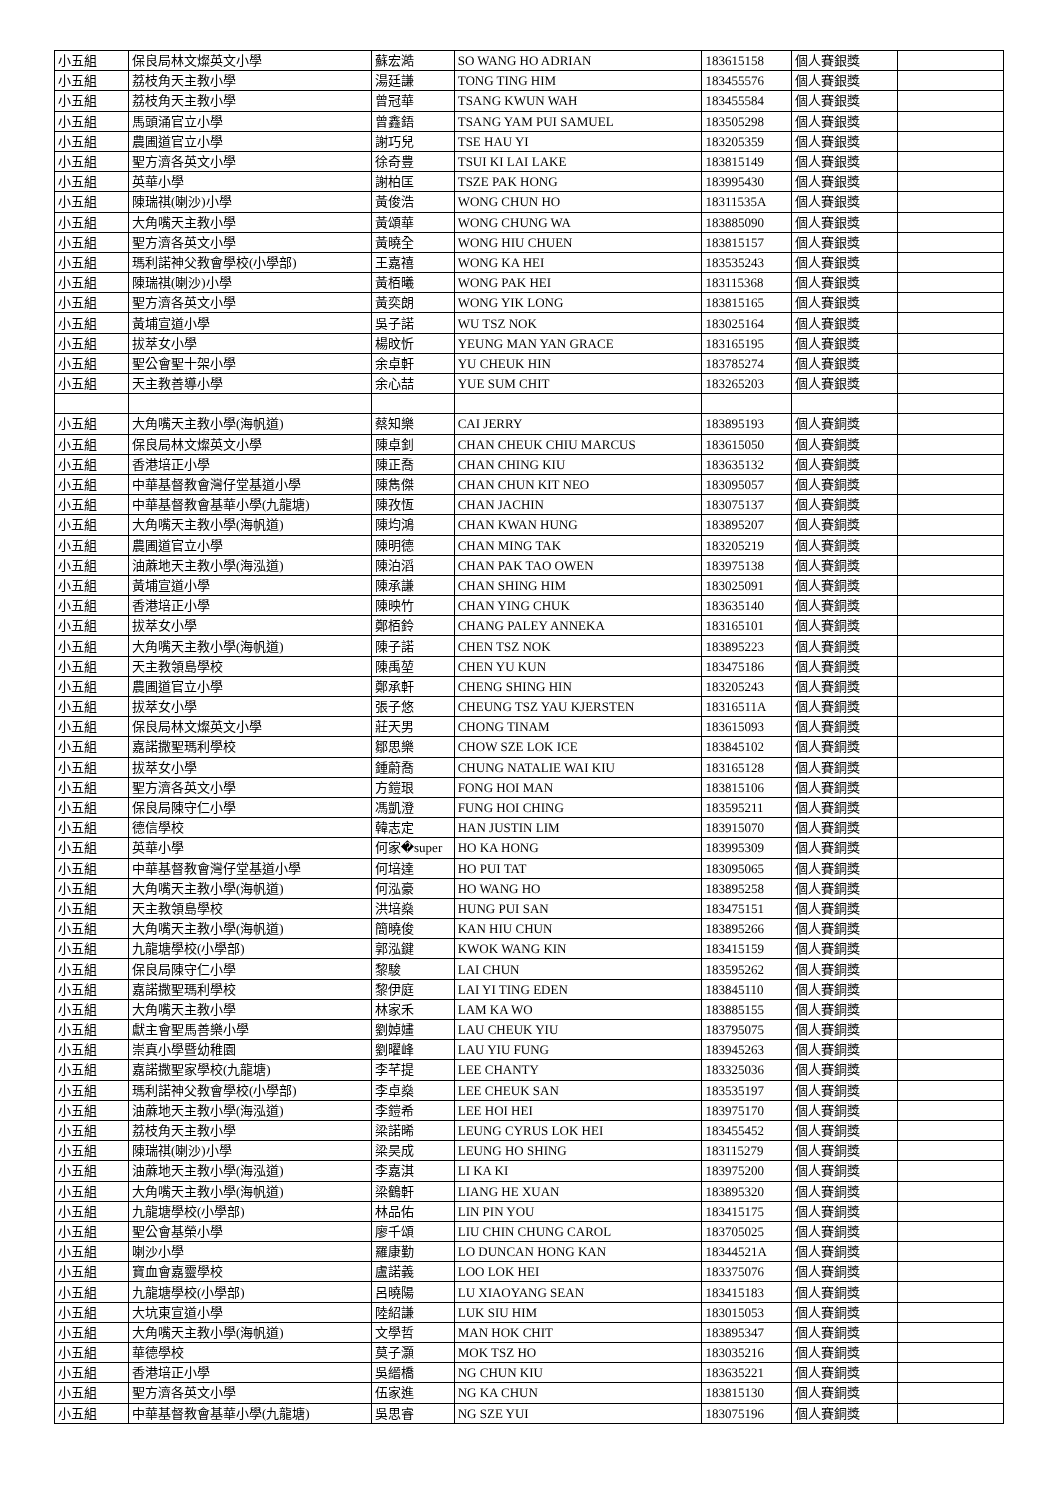| 小五組 | 保良局林文燦英文小學 | 蘇宏澔 | SO WANG HO ADRIAN | 183615158 | 個人賽銀獎 | |
| 小五組 | 荔枝角天主教小學 | 湯廷謙 | TONG TING HIM | 183455576 | 個人賽銀獎 | |
| 小五組 | 荔枝角天主教小學 | 曾冠華 | TSANG KWUN WAH | 183455584 | 個人賽銀獎 | |
| 小五組 | 馬頭涌官立小學 | 曾鑫鋙 | TSANG YAM PUI SAMUEL | 183505298 | 個人賽銀獎 | |
| 小五組 | 農圃道官立小學 | 謝巧兒 | TSE HAU YI | 183205359 | 個人賽銀獎 | |
| 小五組 | 聖方濟各英文小學 | 徐奇豊 | TSUI KI LAI LAKE | 183815149 | 個人賽銀獎 | |
| 小五組 | 英華小學 | 謝柏匡 | TSZE PAK HONG | 183995430 | 個人賽銀獎 | |
| 小五組 | 陳瑞祺(喇沙)小學 | 黃俊浩 | WONG CHUN HO | 18311535A | 個人賽銀獎 | |
| 小五組 | 大角嘴天主教小學 | 黃頌華 | WONG CHUNG WA | 183885090 | 個人賽銀獎 | |
| 小五組 | 聖方濟各英文小學 | 黃曉全 | WONG HIU CHUEN | 183815157 | 個人賽銀獎 | |
| 小五組 | 瑪利諾神父教會學校(小學部) | 王嘉禧 | WONG KA HEI | 183535243 | 個人賽銀獎 | |
| 小五組 | 陳瑞祺(喇沙)小學 | 黃栢曦 | WONG PAK HEI | 183115368 | 個人賽銀獎 | |
| 小五組 | 聖方濟各英文小學 | 黃奕朗 | WONG YIK LONG | 183815165 | 個人賽銀獎 | |
| 小五組 | 黃埔宣道小學 | 吳子諾 | WU TSZ NOK | 183025164 | 個人賽銀獎 | |
| 小五組 | 拔萃女小學 | 楊旼忻 | YEUNG MAN YAN GRACE | 183165195 | 個人賽銀獎 | |
| 小五組 | 聖公會聖十架小學 | 余卓軒 | YU CHEUK HIN | 183785274 | 個人賽銀獎 | |
| 小五組 | 天主教善導小學 | 余心喆 | YUE SUM CHIT | 183265203 | 個人賽銀獎 | |
| 小五組 | 大角嘴天主教小學(海帆道) | 蔡知樂 | CAI JERRY | 183895193 | 個人賽銅獎 | |
| 小五組 | 保良局林文燦英文小學 | 陳卓釗 | CHAN CHEUK CHIU MARCUS | 183615050 | 個人賽銅獎 | |
| 小五組 | 香港培正小學 | 陳正喬 | CHAN CHING KIU | 183635132 | 個人賽銅獎 | |
| 小五組 | 中華基督教會灣仔堂基道小學 | 陳雋傑 | CHAN CHUN KIT NEO | 183095057 | 個人賽銅獎 | |
| 小五組 | 中華基督教會基華小學(九龍塘) | 陳孜恆 | CHAN JACHIN | 183075137 | 個人賽銅獎 | |
| 小五組 | 大角嘴天主教小學(海帆道) | 陳均鴻 | CHAN KWAN HUNG | 183895207 | 個人賽銅獎 | |
| 小五組 | 農圃道官立小學 | 陳明德 | CHAN MING TAK | 183205219 | 個人賽銅獎 | |
| 小五組 | 油蔴地天主教小學(海泓道) | 陳泊滔 | CHAN PAK TAO OWEN | 183975138 | 個人賽銅獎 | |
| 小五組 | 黃埔宣道小學 | 陳承謙 | CHAN SHING HIM | 183025091 | 個人賽銅獎 | |
| 小五組 | 香港培正小學 | 陳映竹 | CHAN YING CHUK | 183635140 | 個人賽銅獎 | |
| 小五組 | 拔萃女小學 | 鄭栢鈴 | CHANG PALEY ANNEKA | 183165101 | 個人賽銅獎 | |
| 小五組 | 大角嘴天主教小學(海帆道) | 陳子諾 | CHEN TSZ NOK | 183895223 | 個人賽銅獎 | |
| 小五組 | 天主教領島學校 | 陳禹堃 | CHEN YU KUN | 183475186 | 個人賽銅獎 | |
| 小五組 | 農圃道官立小學 | 鄭承軒 | CHENG SHING HIN | 183205243 | 個人賽銅獎 | |
| 小五組 | 拔萃女小學 | 張子悠 | CHEUNG TSZ YAU KJERSTEN | 18316511A | 個人賽銅獎 | |
| 小五組 | 保良局林文燦英文小學 | 莊天男 | CHONG TINAM | 183615093 | 個人賽銅獎 | |
| 小五組 | 嘉諾撒聖瑪利學校 | 鄒思樂 | CHOW SZE LOK ICE | 183845102 | 個人賽銅獎 | |
| 小五組 | 拔萃女小學 | 鍾蔚喬 | CHUNG NATALIE WAI KIU | 183165128 | 個人賽銅獎 | |
| 小五組 | 聖方濟各英文小學 | 方鎧珢 | FONG HOI MAN | 183815106 | 個人賽銅獎 | |
| 小五組 | 保良局陳守仁小學 | 馮凱澄 | FUNG HOI CHING | 183595211 | 個人賽銅獎 | |
| 小五組 | 德信學校 | 韓志定 | HAN JUSTIN LIM | 183915070 | 個人賽銅獎 | |
| 小五組 | 英華小學 | 何家�super | HO KA HONG | 183995309 | 個人賽銅獎 | |
| 小五組 | 中華基督教會灣仔堂基道小學 | 何培達 | HO PUI TAT | 183095065 | 個人賽銅獎 | |
| 小五組 | 大角嘴天主教小學(海帆道) | 何泓豪 | HO WANG HO | 183895258 | 個人賽銅獎 | |
| 小五組 | 天主教領島學校 | 洪培燊 | HUNG PUI SAN | 183475151 | 個人賽銅獎 | |
| 小五組 | 大角嘴天主教小學(海帆道) | 簡曉俊 | KAN HIU CHUN | 183895266 | 個人賽銅獎 | |
| 小五組 | 九龍塘學校(小學部) | 郭泓鍵 | KWOK WANG KIN | 183415159 | 個人賽銅獎 | |
| 小五組 | 保良局陳守仁小學 | 黎駿 | LAI CHUN | 183595262 | 個人賽銅獎 | |
| 小五組 | 嘉諾撒聖瑪利學校 | 黎伊庭 | LAI YI TING EDEN | 183845110 | 個人賽銅獎 | |
| 小五組 | 大角嘴天主教小學 | 林家禾 | LAM KA WO | 183885155 | 個人賽銅獎 | |
| 小五組 | 獻主會聖馬善樂小學 | 劉婥嫿 | LAU CHEUK YIU | 183795075 | 個人賽銅獎 | |
| 小五組 | 崇真小學暨幼稚園 | 劉曜峰 | LAU YIU FUNG | 183945263 | 個人賽銅獎 | |
| 小五組 | 嘉諾撒聖家學校(九龍塘) | 李芊提 | LEE CHANTY | 183325036 | 個人賽銅獎 | |
| 小五組 | 瑪利諾神父教會學校(小學部) | 李卓燊 | LEE CHEUK SAN | 183535197 | 個人賽銅獎 | |
| 小五組 | 油蔴地天主教小學(海泓道) | 李鎧希 | LEE HOI HEI | 183975170 | 個人賽銅獎 | |
| 小五組 | 荔枝角天主教小學 | 梁諾晞 | LEUNG CYRUS LOK HEI | 183455452 | 個人賽銅獎 | |
| 小五組 | 陳瑞祺(喇沙)小學 | 梁昊成 | LEUNG HO SHING | 183115279 | 個人賽銅獎 | |
| 小五組 | 油蔴地天主教小學(海泓道) | 李嘉淇 | LI KA KI | 183975200 | 個人賽銅獎 | |
| 小五組 | 大角嘴天主教小學(海帆道) | 梁鶴軒 | LIANG HE XUAN | 183895320 | 個人賽銅獎 | |
| 小五組 | 九龍塘學校(小學部) | 林品佑 | LIN PIN YOU | 183415175 | 個人賽銅獎 | |
| 小五組 | 聖公會基榮小學 | 廖千頌 | LIU CHIN CHUNG CAROL | 183705025 | 個人賽銅獎 | |
| 小五組 | 喇沙小學 | 羅康勤 | LO DUNCAN HONG KAN | 18344521A | 個人賽銅獎 | |
| 小五組 | 寶血會嘉靈學校 | 盧諾義 | LOO LOK HEI | 183375076 | 個人賽銅獎 | |
| 小五組 | 九龍塘學校(小學部) | 呂曉陽 | LU XIAOYANG SEAN | 183415183 | 個人賽銅獎 | |
| 小五組 | 大坑東宣道小學 | 陸紹謙 | LUK SIU HIM | 183015053 | 個人賽銅獎 | |
| 小五組 | 大角嘴天主教小學(海帆道) | 文學哲 | MAN HOK CHIT | 183895347 | 個人賽銅獎 | |
| 小五組 | 華德學校 | 莫子灝 | MOK TSZ HO | 183035216 | 個人賽銅獎 | |
| 小五組 | 香港培正小學 | 吳縉橋 | NG CHUN KIU | 183635221 | 個人賽銅獎 | |
| 小五組 | 聖方濟各英文小學 | 伍家進 | NG KA CHUN | 183815130 | 個人賽銅獎 | |
| 小五組 | 中華基督教會基華小學(九龍塘) | 吳思睿 | NG SZE YUI | 183075196 | 個人賽銅獎 | |